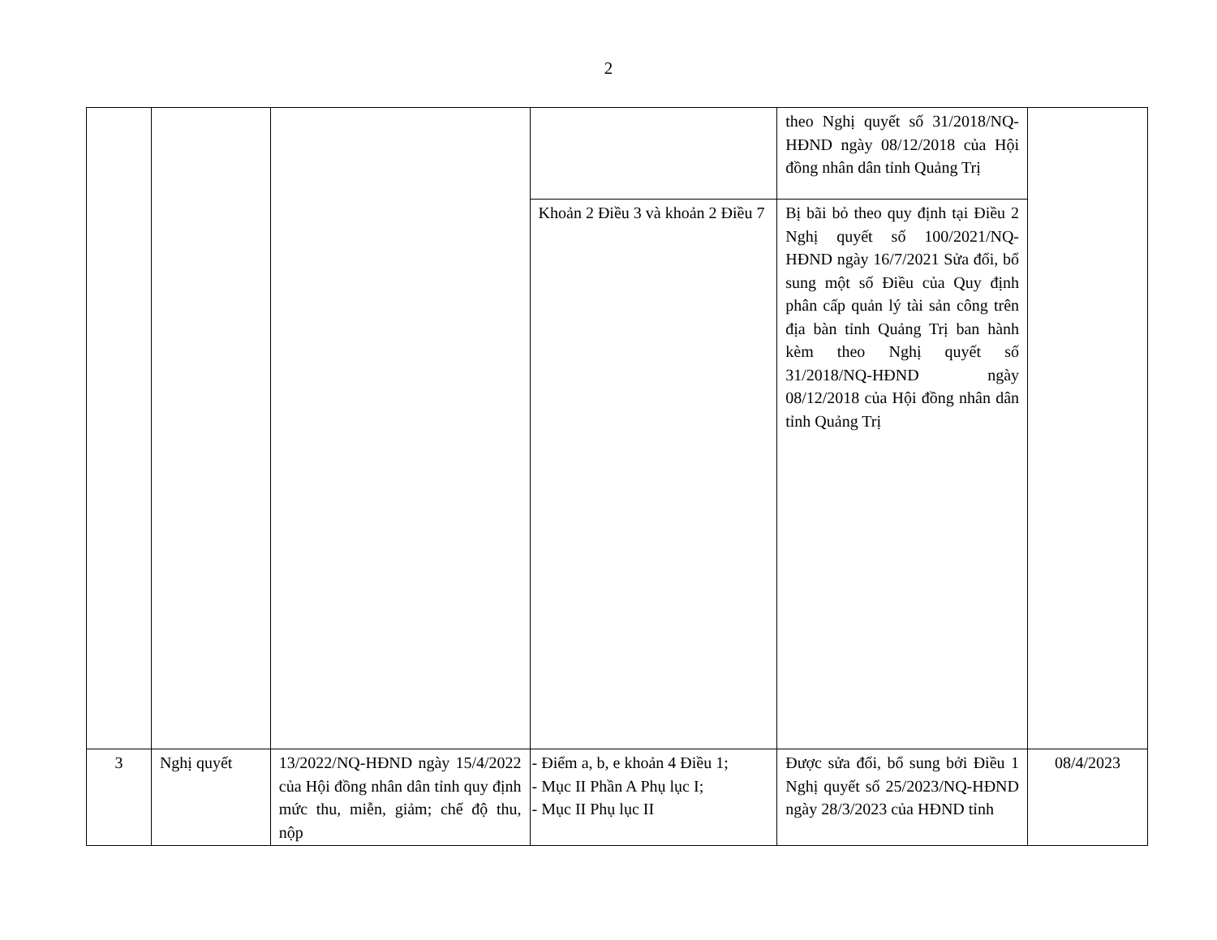2
| | | | | theo Nghị quyết số 31/2018/NQ-HĐND ngày 08/12/2018 của Hội đồng nhân dân tỉnh Quảng Trị | |
| | | | Khoản 2 Điều 3 và khoản 2 Điều 7 | Bị bãi bỏ theo quy định tại Điều 2 Nghị quyết số 100/2021/NQ-HĐND ngày 16/7/2021 Sửa đổi, bổ sung một số Điều của Quy định phân cấp quản lý tài sản công trên địa bàn tỉnh Quảng Trị ban hành kèm theo Nghị quyết số 31/2018/NQ-HĐND ngày 08/12/2018 của Hội đồng nhân dân tỉnh Quảng Trị | |
| 3 | Nghị quyết | 13/2022/NQ-HĐND ngày 15/4/2022 của Hội đồng nhân dân tỉnh quy định mức thu, miễn, giảm; chế độ thu, nộp | - Điểm a, b, e khoản 4 Điều 1; - Mục II Phần A Phụ lục I; - Mục II Phụ lục II | Được sửa đổi, bổ sung bởi Điều 1 Nghị quyết số 25/2023/NQ-HĐND ngày 28/3/2023 của HĐND tỉnh | 08/4/2023 |